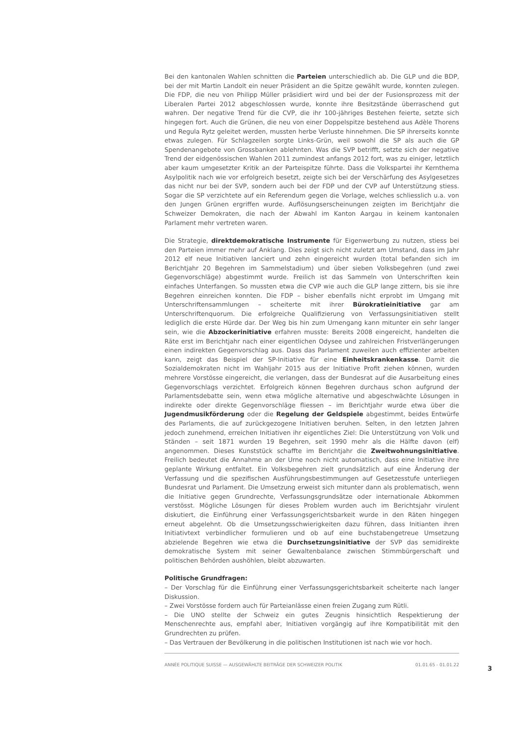Bei den kantonalen Wahlen schnitten die Parteien unterschiedlich ab. Die GLP und die BDP, bei der mit Martin Landolt ein neuer Präsident an die Spitze gewählt wurde, konnten zulegen. Die FDP, die neu von Philipp Müller präsidiert wird und bei der der Fusionsprozess mit der Liberalen Partei 2012 abgeschlossen wurde, konnte ihre Besitzstände überraschend gut wahren. Der negative Trend für die CVP, die ihr 100-jähriges Bestehen feierte, setzte sich hingegen fort. Auch die Grünen, die neu von einer Doppelspitze bestehend aus Adèle Thorens und Regula Rytz geleitet werden, mussten herbe Verluste hinnehmen. Die SP ihrerseits konnte etwas zulegen. Für Schlagzeilen sorgte Links-Grün, weil sowohl die SP als auch die GP Spendenangebote von Grossbanken ablehnten. Was die SVP betrifft, setzte sich der negative Trend der eidgenössischen Wahlen 2011 zumindest anfangs 2012 fort, was zu einiger, letztlich aber kaum umgesetzter Kritik an der Parteispitze führte. Dass die Volkspartei ihr Kernthema Asylpolitik nach wie vor erfolgreich besetzt, zeigte sich bei der Verschärfung des Asylgesetzes das nicht nur bei der SVP, sondern auch bei der FDP und der CVP auf Unterstützung stiess. Sogar die SP verzichtete auf ein Referendum gegen die Vorlage, welches schliesslich u.a. von den Jungen Grünen ergriffen wurde. Auflösungserscheinungen zeigten im Berichtjahr die Schweizer Demokraten, die nach der Abwahl im Kanton Aargau in keinem kantonalen Parlament mehr vertreten waren.
Die Strategie, direktdemokratische Instrumente für Eigenwerbung zu nutzen, stiess bei den Parteien immer mehr auf Anklang. Dies zeigt sich nicht zuletzt am Umstand, dass im Jahr 2012 elf neue Initiativen lanciert und zehn eingereicht wurden (total befanden sich im Berichtjahr 20 Begehren im Sammelstadium) und über sieben Volksbegehren (und zwei Gegenvorschläge) abgestimmt wurde. Freilich ist das Sammeln von Unterschriften kein einfaches Unterfangen. So mussten etwa die CVP wie auch die GLP lange zittern, bis sie ihre Begehren einreichen konnten. Die FDP – bisher ebenfalls nicht erprobt im Umgang mit Unterschriftensammlungen – scheiterte mit ihrer Bürokratieinitiative gar am Unterschriftenquorum. Die erfolgreiche Qualifizierung von Verfassungsinitiativen stellt lediglich die erste Hürde dar. Der Weg bis hin zum Urnengang kann mitunter ein sehr langer sein, wie die Abzockerinitiative erfahren musste: Bereits 2008 eingereicht, handelten die Räte erst im Berichtjahr nach einer eigentlichen Odysee und zahlreichen Fristverlängerungen einen indirekten Gegenvorschlag aus. Dass das Parlament zuweilen auch effizienter arbeiten kann, zeigt das Beispiel der SP-Initiative für eine Einheitskrankenkasse. Damit die Sozialdemokraten nicht im Wahljahr 2015 aus der Initiative Profit ziehen können, wurden mehrere Vorstösse eingereicht, die verlangen, dass der Bundesrat auf die Ausarbeitung eines Gegenvorschlags verzichtet. Erfolgreich können Begehren durchaus schon aufgrund der Parlamentsdebatte sein, wenn etwa mögliche alternative und abgeschwächte Lösungen in indirekte oder direkte Gegenvorschläge fliessen – im Berichtjahr wurde etwa über die Jugendmusikförderung oder die Regelung der Geldspiele abgestimmt, beides Entwürfe des Parlaments, die auf zurückgezogene Initiativen beruhen. Selten, in den letzten Jahren jedoch zunehmend, erreichen Initiativen ihr eigentliches Ziel: Die Unterstützung von Volk und Ständen – seit 1871 wurden 19 Begehren, seit 1990 mehr als die Hälfte davon (elf) angenommen. Dieses Kunststück schaffte im Berichtjahr die Zweitwohnungsinitiative. Freilich bedeutet die Annahme an der Urne noch nicht automatisch, dass eine Initiative ihre geplante Wirkung entfaltet. Ein Volksbegehren zielt grundsätzlich auf eine Änderung der Verfassung und die spezifischen Ausführungsbestimmungen auf Gesetzesstufe unterliegen Bundesrat und Parlament. Die Umsetzung erweist sich mitunter dann als problematisch, wenn die Initiative gegen Grundrechte, Verfassungsgrundsätze oder internationale Abkommen verstösst. Mögliche Lösungen für dieses Problem wurden auch im Berichtsjahr virulent diskutiert, die Einführung einer Verfassungsgerichtsbarkeit wurde in den Räten hingegen erneut abgelehnt. Ob die Umsetzungsschwierigkeiten dazu führen, dass Initianten ihren Initiativtext verbindlicher formulieren und ob auf eine buchstabengetreue Umsetzung abzielende Begehren wie etwa die Durchsetzungsinitiative der SVP das semidirekte demokratische System mit seiner Gewaltenbalance zwischen Stimmbürgerschaft und politischen Behörden aushöhlen, bleibt abzuwarten.
Politische Grundfragen:
– Der Vorschlag für die Einführung einer Verfassungsgerichtsbarkeit scheiterte nach langer Diskussion.
– Zwei Vorstösse fordern auch für Parteianlässe einen freien Zugang zum Rütli.
– Die UNO stellte der Schweiz ein gutes Zeugnis hinsichtlich Respektierung der Menschenrechte aus, empfahl aber, Initiativen vorgängig auf ihre Kompatibilität mit den Grundrechten zu prüfen.
– Das Vertrauen der Bevölkerung in die politischen Institutionen ist nach wie vor hoch.
ANNÉE POLITIQUE SUISSE — AUSGEWÄHLTE BEITRÄGE DER SCHWEIZER POLITIK 01.01.65 - 01.01.22
3